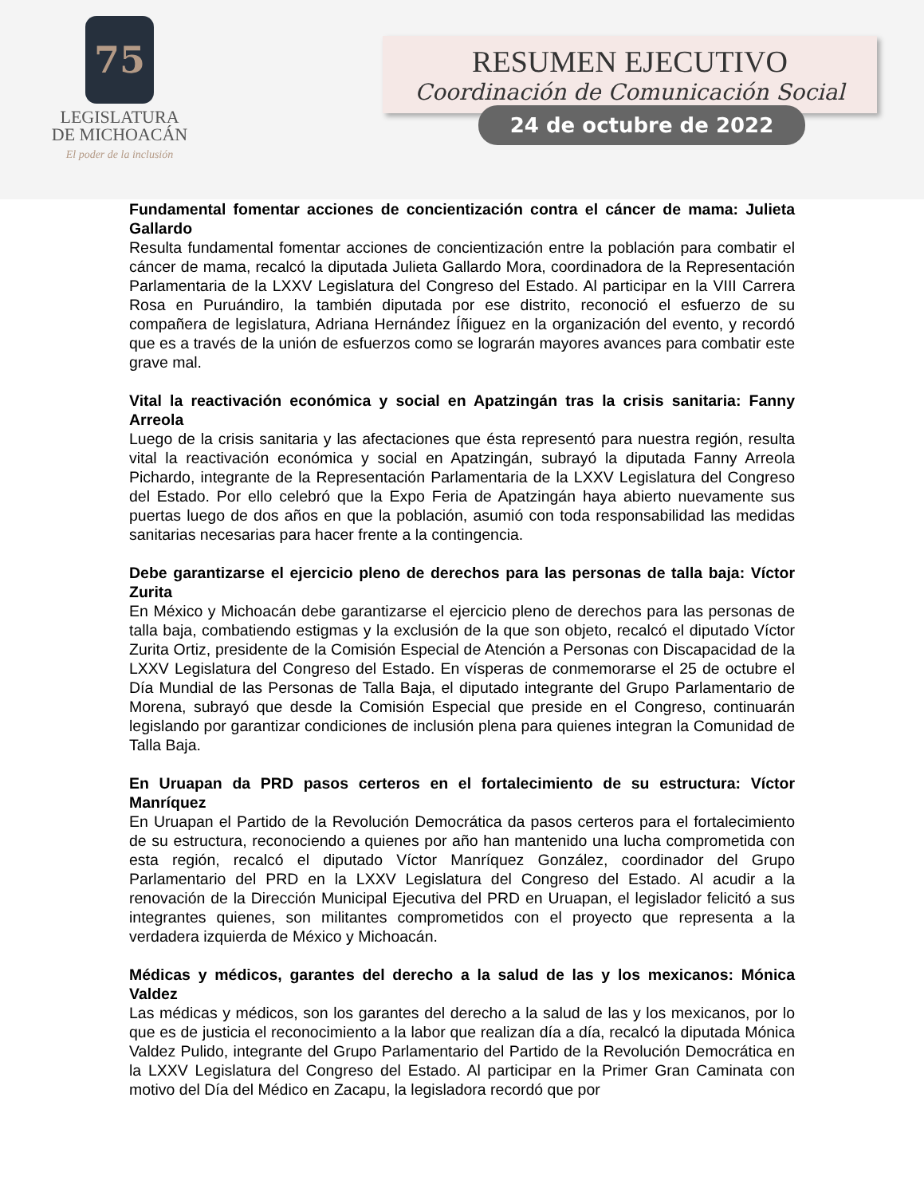75
LEGISLATURA
DE MICHOACÁN
El poder de la inclusión
RESUMEN EJECUTIVO
Coordinación de Comunicación Social
24 de octubre de 2022
Fundamental fomentar acciones de concientización contra el cáncer de mama: Julieta Gallardo
Resulta fundamental fomentar acciones de concientización entre la población para combatir el cáncer de mama, recalcó la diputada Julieta Gallardo Mora, coordinadora de la Representación Parlamentaria de la LXXV Legislatura del Congreso del Estado. Al participar en la VIII Carrera Rosa en Puruándiro, la también diputada por ese distrito, reconoció el esfuerzo de su compañera de legislatura, Adriana Hernández Íñiguez en la organización del evento, y recordó que es a través de la unión de esfuerzos como se lograrán mayores avances para combatir este grave mal.
Vital la reactivación económica y social en Apatzingán tras la crisis sanitaria: Fanny Arreola
Luego de la crisis sanitaria y las afectaciones que ésta representó para nuestra región, resulta vital la reactivación económica y social en Apatzingán, subrayó la diputada Fanny Arreola Pichardo, integrante de la Representación Parlamentaria de la LXXV Legislatura del Congreso del Estado. Por ello celebró que la Expo Feria de Apatzingán haya abierto nuevamente sus puertas luego de dos años en que la población, asumió con toda responsabilidad las medidas sanitarias necesarias para hacer frente a la contingencia.
Debe garantizarse el ejercicio pleno de derechos para las personas de talla baja: Víctor Zurita
En México y Michoacán debe garantizarse el ejercicio pleno de derechos para las personas de talla baja, combatiendo estigmas y la exclusión de la que son objeto, recalcó el diputado Víctor Zurita Ortiz, presidente de la Comisión Especial de Atención a Personas con Discapacidad de la LXXV Legislatura del Congreso del Estado. En vísperas de conmemorarse el 25 de octubre el Día Mundial de las Personas de Talla Baja, el diputado integrante del Grupo Parlamentario de Morena, subrayó que desde la Comisión Especial que preside en el Congreso, continuarán legislando por garantizar condiciones de inclusión plena para quienes integran la Comunidad de Talla Baja.
En Uruapan da PRD pasos certeros en el fortalecimiento de su estructura: Víctor Manríquez
En Uruapan el Partido de la Revolución Democrática da pasos certeros para el fortalecimiento de su estructura, reconociendo a quienes por año han mantenido una lucha comprometida con esta región, recalcó el diputado Víctor Manríquez González, coordinador del Grupo Parlamentario del PRD en la LXXV Legislatura del Congreso del Estado. Al acudir a la renovación de la Dirección Municipal Ejecutiva del PRD en Uruapan, el legislador felicitó a sus integrantes quienes, son militantes comprometidos con el proyecto que representa a la verdadera izquierda de México y Michoacán.
Médicas y médicos, garantes del derecho a la salud de las y los mexicanos: Mónica Valdez
Las médicas y médicos, son los garantes del derecho a la salud de las y los mexicanos, por lo que es de justicia el reconocimiento a la labor que realizan día a día, recalcó la diputada Mónica Valdez Pulido, integrante del Grupo Parlamentario del Partido de la Revolución Democrática en la LXXV Legislatura del Congreso del Estado. Al participar en la Primer Gran Caminata con motivo del Día del Médico en Zacapu, la legisladora recordó que por